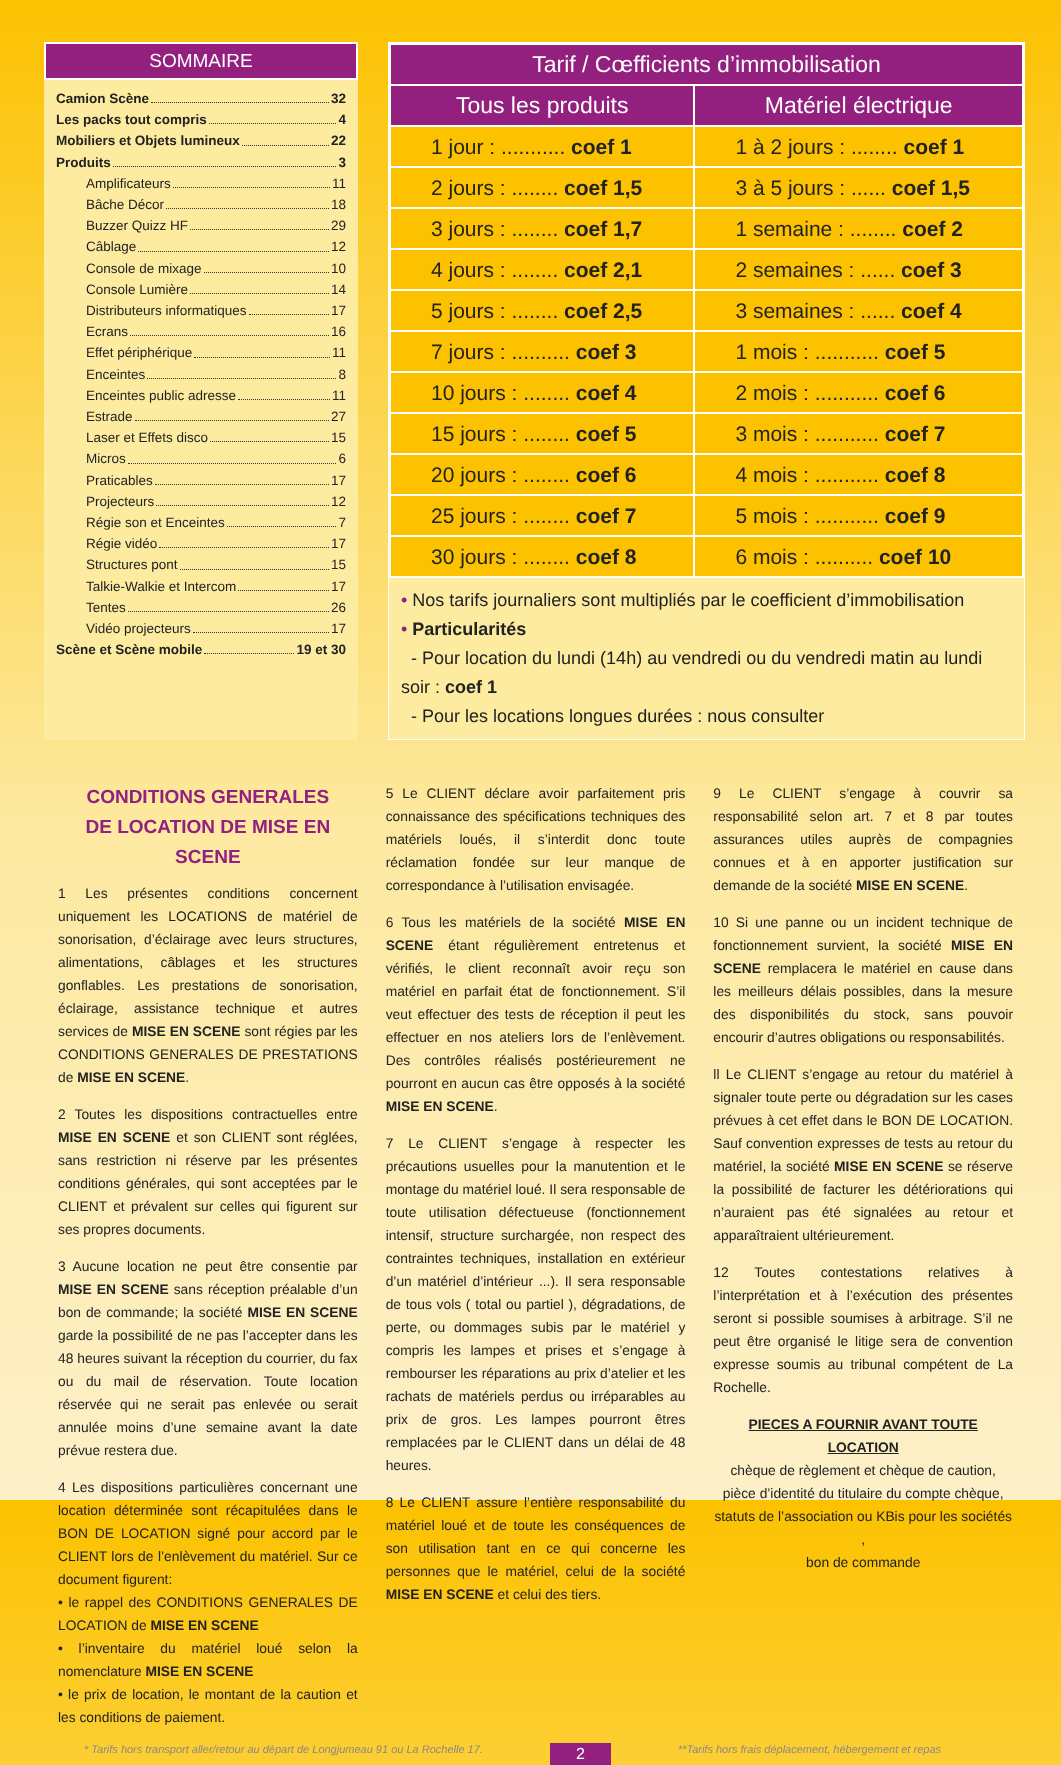SOMMAIRE
Camion Scène 32
Les packs tout compris 4
Mobiliers et Objets lumineux 22
Produits 3
Amplificateurs 11
Bâche Décor 18
Buzzer Quizz HF 29
Câblage 12
Console de mixage 10
Console Lumière 14
Distributeurs informatiques 17
Ecrans 16
Effet périphérique 11
Enceintes 8
Enceintes public adresse 11
Estrade 27
Laser et Effets disco 15
Micros 6
Praticables 17
Projecteurs 12
Régie son et Enceintes 7
Régie vidéo 17
Structures pont 15
Talkie-Walkie et Intercom 17
Tentes 26
Vidéo projecteurs 17
Scène et Scène mobile 19 et 30
| Tarif / Cœfficients d’immobilisation | |
| --- | --- |
| Tous les produits | Matériel électrique |
| 1 jour : ........... coef 1 | 1 à 2 jours : ........ coef 1 |
| 2 jours : ........ coef 1,5 | 3 à 5 jours : ...... coef 1,5 |
| 3 jours : ........ coef 1,7 | 1 semaine : ........ coef 2 |
| 4 jours : ........ coef 2,1 | 2 semaines : ...... coef 3 |
| 5 jours : ........ coef 2,5 | 3 semaines : ...... coef 4 |
| 7 jours : .......... coef 3 | 1 mois : ........... coef 5 |
| 10 jours : ........ coef 4 | 2 mois : ........... coef 6 |
| 15 jours : ........ coef 5 | 3 mois : ........... coef 7 |
| 20 jours : ........ coef 6 | 4 mois : ........... coef 8 |
| 25 jours : ........ coef 7 | 5 mois : ........... coef 9 |
| 30 jours : ........ coef 8 | 6 mois : .......... coef 10 |
• Nos tarifs journaliers sont multipliés par le coefficient d’immobilisation
• Particularités
- Pour location du lundi (14h) au vendredi ou du vendredi matin au lundi soir : coef 1
- Pour les locations longues durées : nous consulter
CONDITIONS GENERALES
DE LOCATION DE MISE EN SCENE
1 Les présentes conditions concernent uniquement les LOCATIONS de matériel de sonorisation, d’éclairage avec leurs structures, alimentations, câblages et les structures gonflables. Les prestations de sonorisation, éclairage, assistance technique et autres services de MISE EN SCENE sont régies par les CONDITIONS GENERALES DE PRESTATIONS de MISE EN SCENE.
2 Toutes les dispositions contractuelles entre MISE EN SCENE et son CLIENT sont réglées, sans restriction ni réserve par les présentes conditions générales, qui sont acceptées par le CLIENT et prévalent sur celles qui figurent sur ses propres documents.
3 Aucune location ne peut être consentie par MISE EN SCENE sans réception préalable d’un bon de commande; la société MISE EN SCENE garde la possibilité de ne pas l’accepter dans les 48 heures suivant la réception du courrier, du fax ou du mail de réservation. Toute location réservée qui ne serait pas enlevée ou serait annulée moins d’une semaine avant la date prévue restera due.
4 Les dispositions particulières concernant une location déterminée sont récapitulées dans le BON DE LOCATION signé pour accord par le CLIENT lors de l’enlèvement du matériel. Sur ce document figurent:
• le rappel des CONDITIONS GENERALES DE LOCATION de MISE EN SCENE
• l’inventaire du matériel loué selon la nomenclature MISE EN SCENE
• le prix de location, le montant de la caution et les conditions de paiement.
5 Le CLIENT déclare avoir parfaitement pris connaissance des spécifications techniques des matériels loués, il s’interdit donc toute réclamation fondée sur leur manque de correspondance à l’utilisation envisagée.
6 Tous les matériels de la société MISE EN SCENE étant régulièrement entretenus et vérifiés, le client reconnaît avoir reçu son matériel en parfait état de fonctionnement. S’il veut effectuer des tests de réception il peut les effectuer en nos ateliers lors de l’enlèvement. Des contrôles réalisés postérieurement ne pourront en aucun cas être opposés à la société MISE EN SCENE.
7 Le CLIENT s’engage à respecter les précautions usuelles pour la manutention et le montage du matériel loué. Il sera responsable de toute utilisation défectueuse (fonctionnement intensif, structure surchargée, non respect des contraintes techniques, installation en extérieur d’un matériel d’intérieur ...). Il sera responsable de tous vols ( total ou partiel ), dégradations, de perte, ou dommages subis par le matériel y compris les lampes et prises et s’engage à rembourser les réparations au prix d’atelier et les rachats de matériels perdus ou irréparables au prix de gros. Les lampes pourront êtres remplacées par le CLIENT dans un délai de 48 heures.
8 Le CLIENT assure l’entière responsabilité du matériel loué et de toute les conséquences de son utilisation tant en ce qui concerne les personnes que le matériel, celui de la société MISE EN SCENE et celui des tiers.
9 Le CLIENT s’engage à couvrir sa responsabilité selon art. 7 et 8 par toutes assurances utiles auprès de compagnies connues et à en apporter justification sur demande de la société MISE EN SCENE.
10 Si une panne ou un incident technique de fonctionnement survient, la société MISE EN SCENE remplacera le matériel en cause dans les meilleurs délais possibles, dans la mesure des disponibilités du stock, sans pouvoir encourir d’autres obligations ou responsabilités.
ll Le CLIENT s’engage au retour du matériel à signaler toute perte ou dégradation sur les cases prévues à cet effet dans le BON DE LOCATION. Sauf convention expresses de tests au retour du matériel, la société MISE EN SCENE se réserve la possibilité de facturer les détériorations qui n’auraient pas été signalées au retour et apparaîtraient ultérieurement.
12 Toutes contestations relatives à l’interprétation et à l’exécution des présentes seront si possible soumises à arbitrage. S’il ne peut être organisé le litige sera de convention expresse soumis au tribunal compétent de La Rochelle.
PIECES A FOURNIR AVANT TOUTE LOCATION
chèque de règlement et chèque de caution,
pièce d’identité du titulaire du compte chèque,
statuts de l’association ou KBis pour les sociétés ,
bon de commande
* Tarifs hors transport aller/retour au départ de Longjumeau 91 ou La Rochelle 17. 2 **Tarifs hors frais déplacement, hébergement et repas